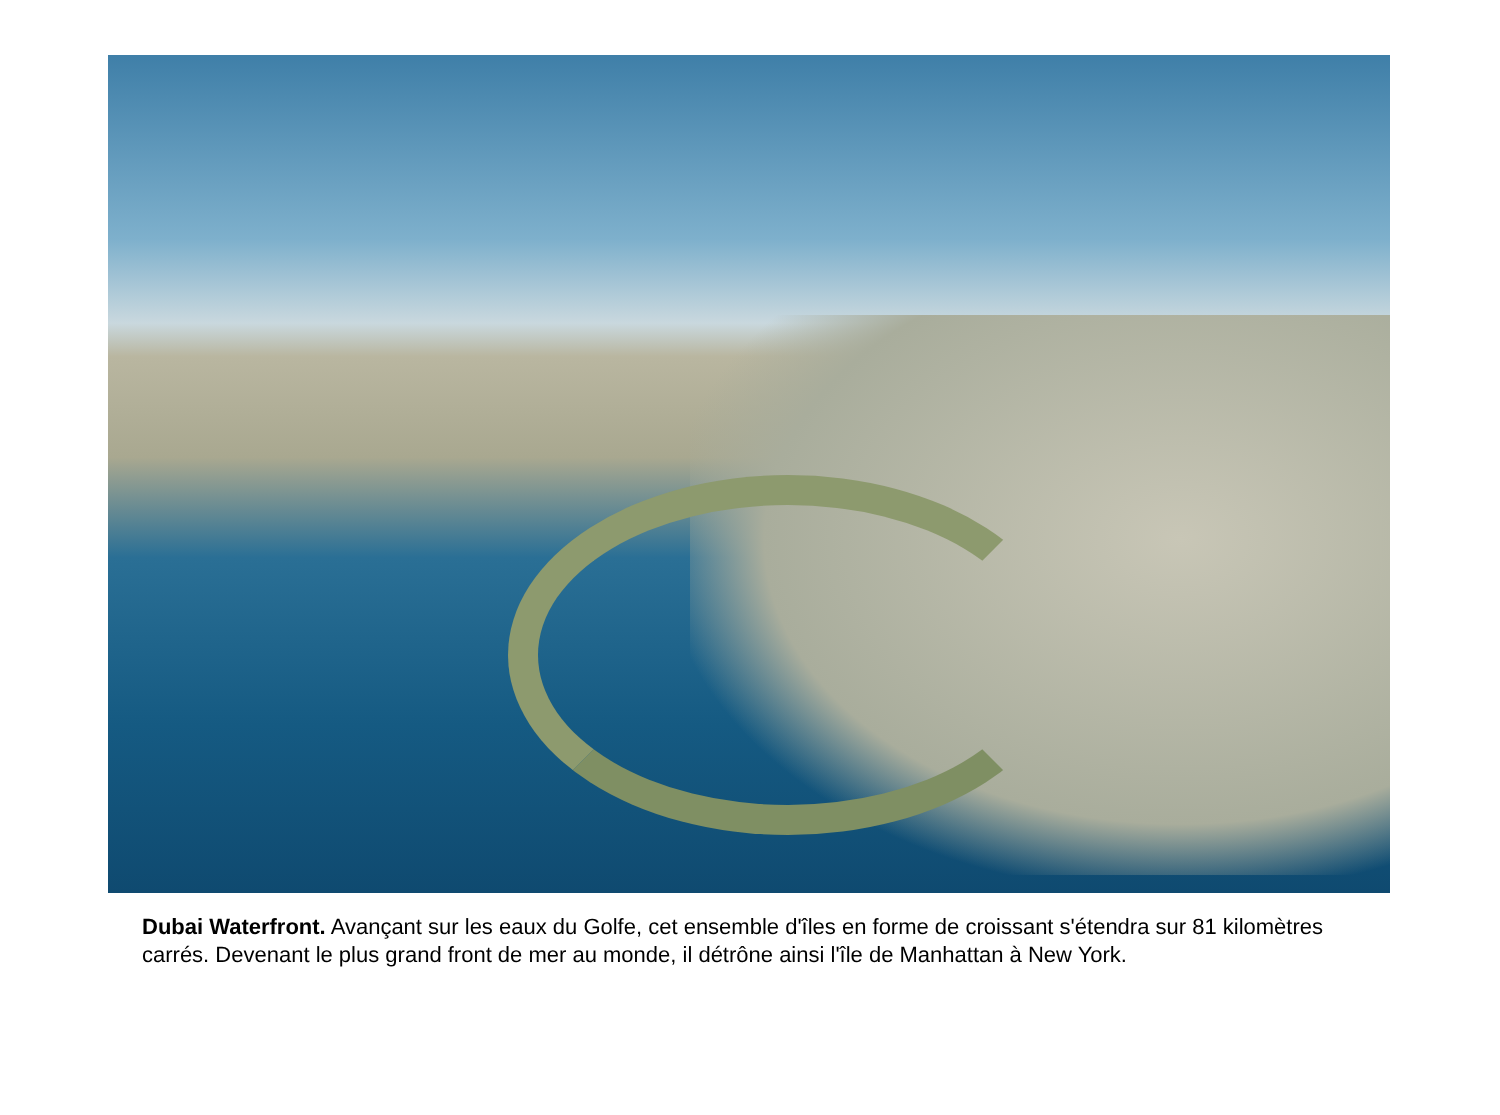Dubai Waterfront. Avançant sur les eaux du Golfe, cet ensemble d'îles en forme de croissant s'étendra sur 81 kilomètres carrés. Devenant le plus grand front de mer au monde, il détrône ainsi l'île de Manhattan à New York.